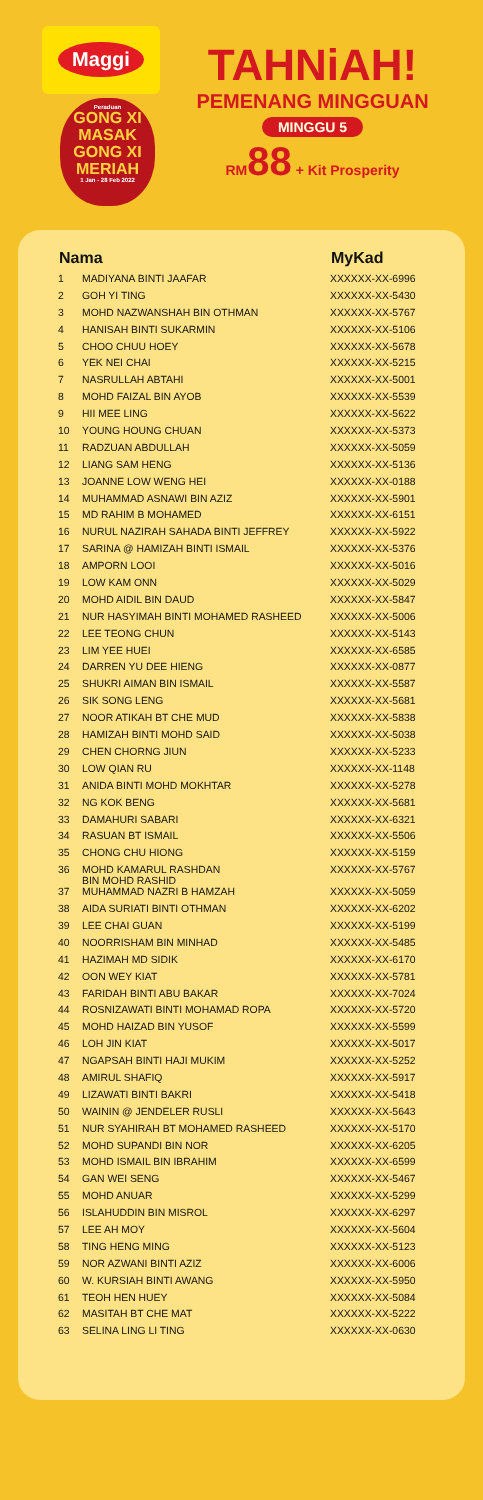Maggi
Peraduan
GONG XI
MASAK
GONG XI
MERIAH
1 Jan - 28 Feb 2022
TAHNiAH!
PEMENANG MINGGUAN
MINGGU 5
RM88 + Kit Prosperity
| Nama | | MyKad |
| --- | --- | --- |
| 1 | MADIYANA BINTI JAAFAR | XXXXXX-XX-6996 |
| 2 | GOH YI TING | XXXXXX-XX-5430 |
| 3 | MOHD NAZWANSHAH BIN OTHMAN | XXXXXX-XX-5767 |
| 4 | HANISAH BINTI SUKARMIN | XXXXXX-XX-5106 |
| 5 | CHOO CHUU HOEY | XXXXXX-XX-5678 |
| 6 | YEK NEI CHAI | XXXXXX-XX-5215 |
| 7 | NASRULLAH ABTAHI | XXXXXX-XX-5001 |
| 8 | MOHD FAIZAL BIN AYOB | XXXXXX-XX-5539 |
| 9 | HII MEE LING | XXXXXX-XX-5622 |
| 10 | YOUNG HOUNG CHUAN | XXXXXX-XX-5373 |
| 11 | RADZUAN ABDULLAH | XXXXXX-XX-5059 |
| 12 | LIANG SAM HENG | XXXXXX-XX-5136 |
| 13 | JOANNE LOW WENG HEI | XXXXXX-XX-0188 |
| 14 | MUHAMMAD ASNAWI BIN AZIZ | XXXXXX-XX-5901 |
| 15 | MD RAHIM B MOHAMED | XXXXXX-XX-6151 |
| 16 | NURUL NAZIRAH SAHADA BINTI JEFFREY | XXXXXX-XX-5922 |
| 17 | SARINA @ HAMIZAH BINTI ISMAIL | XXXXXX-XX-5376 |
| 18 | AMPORN LOOI | XXXXXX-XX-5016 |
| 19 | LOW KAM ONN | XXXXXX-XX-5029 |
| 20 | MOHD AIDIL BIN DAUD | XXXXXX-XX-5847 |
| 21 | NUR HASYIMAH BINTI MOHAMED RASHEED | XXXXXX-XX-5006 |
| 22 | LEE TEONG CHUN | XXXXXX-XX-5143 |
| 23 | LIM YEE HUEI | XXXXXX-XX-6585 |
| 24 | DARREN YU DEE HIENG | XXXXXX-XX-0877 |
| 25 | SHUKRI AIMAN BIN ISMAIL | XXXXXX-XX-5587 |
| 26 | SIK SONG LENG | XXXXXX-XX-5681 |
| 27 | NOOR ATIKAH BT CHE MUD | XXXXXX-XX-5838 |
| 28 | HAMIZAH BINTI MOHD SAID | XXXXXX-XX-5038 |
| 29 | CHEN CHORNG JIUN | XXXXXX-XX-5233 |
| 30 | LOW QIAN RU | XXXXXX-XX-1148 |
| 31 | ANIDA BINTI MOHD MOKHTAR | XXXXXX-XX-5278 |
| 32 | NG KOK BENG | XXXXXX-XX-5681 |
| 33 | DAMAHURI SABARI | XXXXXX-XX-6321 |
| 34 | RASUAN BT ISMAIL | XXXXXX-XX-5506 |
| 35 | CHONG CHU HIONG | XXXXXX-XX-5159 |
| 36 | MOHD KAMARUL RASHDAN BIN MOHD RASHID | XXXXXX-XX-5767 |
| 37 | MUHAMMAD NAZRI B HAMZAH | XXXXXX-XX-5059 |
| 38 | AIDA SURIATI BINTI OTHMAN | XXXXXX-XX-6202 |
| 39 | LEE CHAI GUAN | XXXXXX-XX-5199 |
| 40 | NOORRISHAM BIN MINHAD | XXXXXX-XX-5485 |
| 41 | HAZIMAH MD SIDIK | XXXXXX-XX-6170 |
| 42 | OON WEY KIAT | XXXXXX-XX-5781 |
| 43 | FARIDAH BINTI ABU BAKAR | XXXXXX-XX-7024 |
| 44 | ROSNIZAWATI BINTI MOHAMAD ROPA | XXXXXX-XX-5720 |
| 45 | MOHD HAIZAD BIN YUSOF | XXXXXX-XX-5599 |
| 46 | LOH JIN KIAT | XXXXXX-XX-5017 |
| 47 | NGAPSAH BINTI HAJI MUKIM | XXXXXX-XX-5252 |
| 48 | AMIRUL SHAFIQ | XXXXXX-XX-5917 |
| 49 | LIZAWATI BINTI BAKRI | XXXXXX-XX-5418 |
| 50 | WAININ @ JENDELER RUSLI | XXXXXX-XX-5643 |
| 51 | NUR SYAHIRAH BT MOHAMED RASHEED | XXXXXX-XX-5170 |
| 52 | MOHD SUPANDI BIN NOR | XXXXXX-XX-6205 |
| 53 | MOHD ISMAIL BIN IBRAHIM | XXXXXX-XX-6599 |
| 54 | GAN WEI SENG | XXXXXX-XX-5467 |
| 55 | MOHD ANUAR | XXXXXX-XX-5299 |
| 56 | ISLAHUDDIN BIN MISROL | XXXXXX-XX-6297 |
| 57 | LEE AH MOY | XXXXXX-XX-5604 |
| 58 | TING HENG MING | XXXXXX-XX-5123 |
| 59 | NOR AZWANI BINTI AZIZ | XXXXXX-XX-6006 |
| 60 | W. KURSIAH BINTI AWANG | XXXXXX-XX-5950 |
| 61 | TEOH HEN HUEY | XXXXXX-XX-5084 |
| 62 | MASITAH BT CHE MAT | XXXXXX-XX-5222 |
| 63 | SELINA LING LI TING | XXXXXX-XX-0630 |